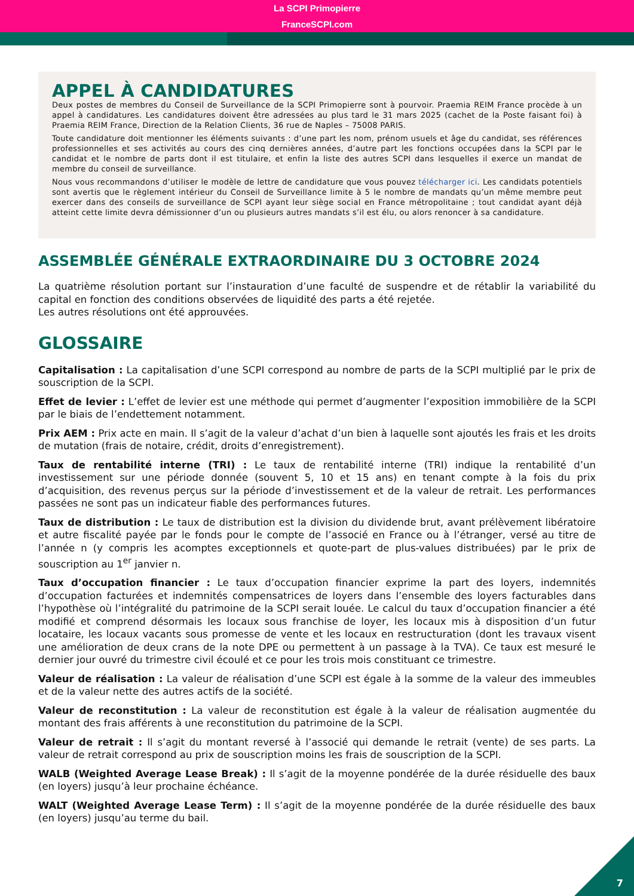La SCPI Primopierre
FranceSCPI.com
APPEL À CANDIDATURES
Deux postes de membres du Conseil de Surveillance de la SCPI Primopierre sont à pourvoir. Praemia REIM France procède à un appel à candidatures. Les candidatures doivent être adressées au plus tard le 31 mars 2025 (cachet de la Poste faisant foi) à Praemia REIM France, Direction de la Relation Clients, 36 rue de Naples – 75008 PARIS.
Toute candidature doit mentionner les éléments suivants : d’une part les nom, prénom usuels et âge du candidat, ses références professionnelles et ses activités au cours des cinq dernières années, d’autre part les fonctions occupées dans la SCPI par le candidat et le nombre de parts dont il est titulaire, et enfin la liste des autres SCPI dans lesquelles il exerce un mandat de membre du conseil de surveillance.
Nous vous recommandons d’utiliser le modèle de lettre de candidature que vous pouvez télécharger ici. Les candidats potentiels sont avertis que le règlement intérieur du Conseil de Surveillance limite à 5 le nombre de mandats qu’un même membre peut exercer dans des conseils de surveillance de SCPI ayant leur siège social en France métropolitaine ; tout candidat ayant déjà atteint cette limite devra démissionner d’un ou plusieurs autres mandats s’il est élu, ou alors renoncer à sa candidature.
ASSEMBLÉE GÉNÉRALE EXTRAORDINAIRE DU 3 OCTOBRE 2024
La quatrième résolution portant sur l’instauration d’une faculté de suspendre et de rétablir la variabilité du capital en fonction des conditions observées de liquidité des parts a été rejetée.
Les autres résolutions ont été approuvées.
GLOSSAIRE
Capitalisation : La capitalisation d’une SCPI correspond au nombre de parts de la SCPI multiplié par le prix de souscription de la SCPI.
Effet de levier : L’effet de levier est une méthode qui permet d’augmenter l’exposition immobilière de la SCPI par le biais de l’endettement notamment.
Prix AEM : Prix acte en main. Il s’agit de la valeur d’achat d’un bien à laquelle sont ajoutés les frais et les droits de mutation (frais de notaire, crédit, droits d’enregistrement).
Taux de rentabilité interne (TRI) : Le taux de rentabilité interne (TRI) indique la rentabilité d’un investissement sur une période donnée (souvent 5, 10 et 15 ans) en tenant compte à la fois du prix d’acquisition, des revenus perçus sur la période d’investissement et de la valeur de retrait. Les performances passées ne sont pas un indicateur fiable des performances futures.
Taux de distribution : Le taux de distribution est la division du dividende brut, avant prélèvement libératoire et autre fiscalité payée par le fonds pour le compte de l’associé en France ou à l’étranger, versé au titre de l’année n (y compris les acomptes exceptionnels et quote-part de plus-values distribuées) par le prix de souscription au 1<sup>er</sup> janvier n.
Taux d’occupation financier : Le taux d’occupation financier exprime la part des loyers, indemnités d’occupation facturées et indemnités compensatrices de loyers dans l’ensemble des loyers facturables dans l’hypothèse où l’intégralité du patrimoine de la SCPI serait louée. Le calcul du taux d’occupation financier a été modifié et comprend désormais les locaux sous franchise de loyer, les locaux mis à disposition d’un futur locataire, les locaux vacants sous promesse de vente et les locaux en restructuration (dont les travaux visent une amélioration de deux crans de la note DPE ou permettent à un passage à la TVA). Ce taux est mesuré le dernier jour ouvré du trimestre civil écoulé et ce pour les trois mois constituant ce trimestre.
Valeur de réalisation : La valeur de réalisation d’une SCPI est égale à la somme de la valeur des immeubles et de la valeur nette des autres actifs de la société.
Valeur de reconstitution : La valeur de reconstitution est égale à la valeur de réalisation augmentée du montant des frais afférents à une reconstitution du patrimoine de la SCPI.
Valeur de retrait : Il s’agit du montant reversé à l’associé qui demande le retrait (vente) de ses parts. La valeur de retrait correspond au prix de souscription moins les frais de souscription de la SCPI.
WALB (Weighted Average Lease Break) : Il s’agit de la moyenne pondérée de la durée résiduelle des baux (en loyers) jusqu’à leur prochaine échéance.
WALT (Weighted Average Lease Term) : Il s’agit de la moyenne pondérée de la durée résiduelle des baux (en loyers) jusqu’au terme du bail.
7